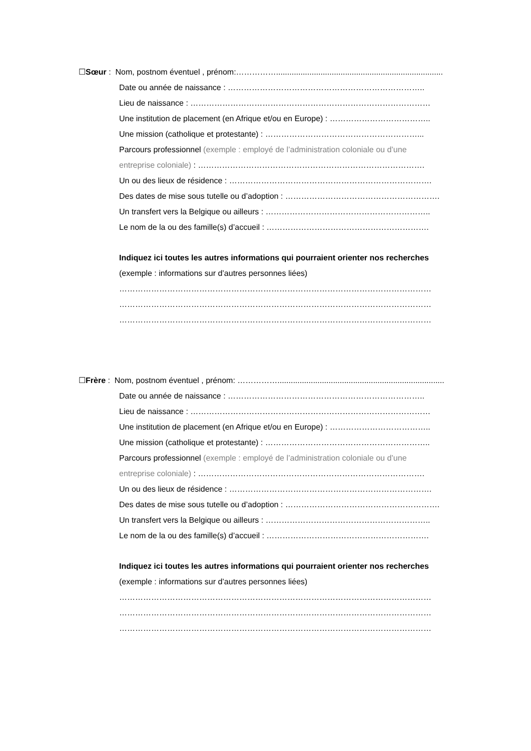☐Sœur : Nom, postnom éventuel , prénom:……………...........................................................................
Date ou année de naissance : ………………………………………………………………..
Lieu de naissance : ………………………………………………………………………………
Une institution de placement (en Afrique et/ou en Europe) : ………………………………..
Une mission (catholique et protestante) : …………………………………………………...
Parcours professionnel (exemple : employé de l’administration coloniale ou d’une
entreprise coloniale) : ………………………………………………………………………….
Un ou des lieux de résidence : ………………………………………………………………….
Des dates de mise sous tutelle ou d’adoption : ………………………………………………….
Un transfert vers la Belgique ou ailleurs : ……………………………………………………..
Le nom de la ou des famille(s) d’accueil : …………………………………………………….
Indiquez ici toutes les autres informations qui pourraient orienter nos recherches
(exemple : informations sur d’autres personnes liées)
………………………………………………………………………………………………………
………………………………………………………………………………………………………
………………………………………………………………………………………………………
☐Frère : Nom, postnom éventuel , prénom: ……………...........................................................................
Date ou année de naissance : ………………………………………………………………..
Lieu de naissance : ………………………………………………………………………………
Une institution de placement (en Afrique et/ou en Europe) : ………………………………..
Une mission (catholique et protestante) : ……………………………………………………..
Parcours professionnel (exemple : employé de l’administration coloniale ou d’une
entreprise coloniale) : ………………………………………………………………………….
Un ou des lieux de résidence : ………………………………………………………………….
Des dates de mise sous tutelle ou d’adoption : ………………………………………………….
Un transfert vers la Belgique ou ailleurs : ……………………………………………………..
Le nom de la ou des famille(s) d’accueil : …………………………………………………….
Indiquez ici toutes les autres informations qui pourraient orienter nos recherches
(exemple : informations sur d’autres personnes liées)
………………………………………………………………………………………………………
………………………………………………………………………………………………………
………………………………………………………………………………………………………